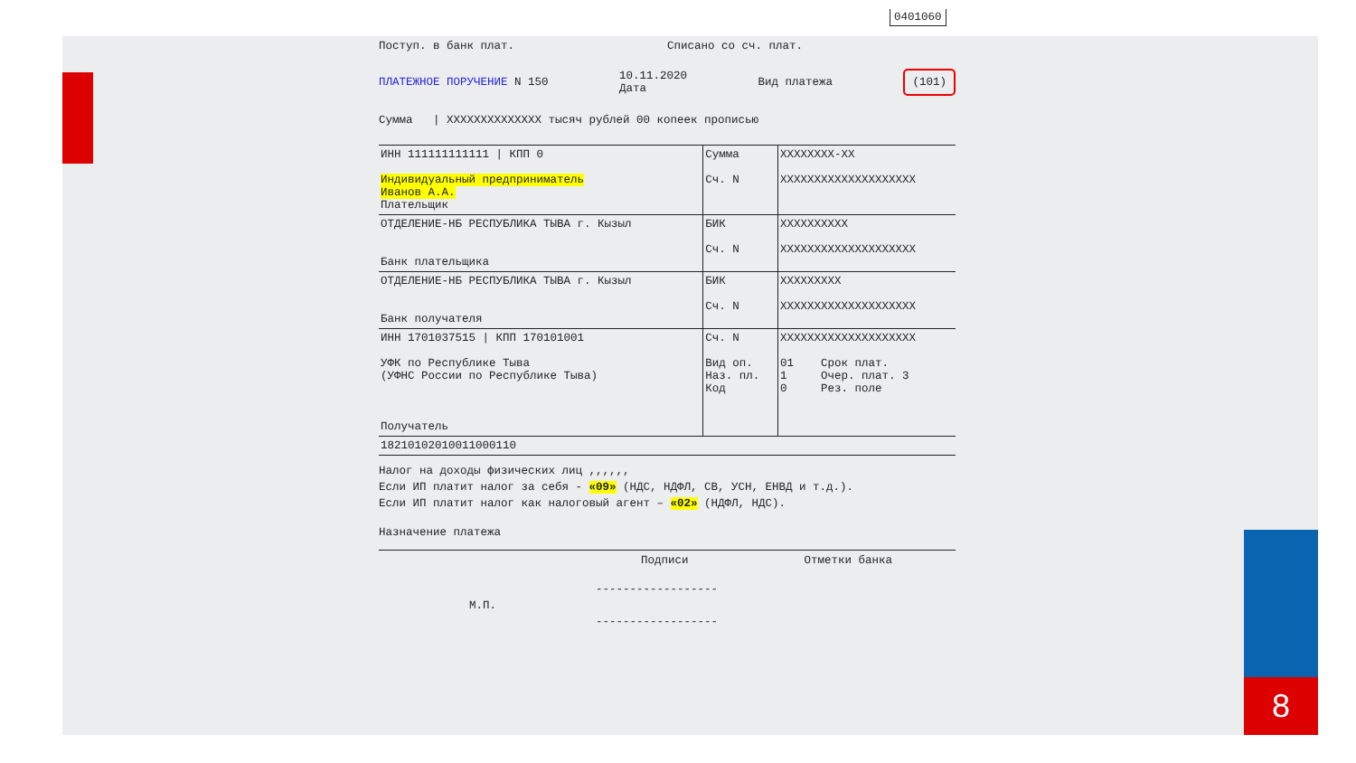8
0401060
Поступ. в банк плат. Списано со сч. плат.
ПЛАТЕЖНОЕ ПОРУЧЕНИЕ N 150 10.11.2020
Дата Вид платежа (101)
Сумма | XXXXXXXXXXXXXX тысяч рублей 00 копеек прописью
| ИНН 111111111111 / КПП 0 Индивидуальный предприниматель Иванов А.А. Плательщик | Сумма Сч. N | XXXXXXXX-XX XXXXXXXXXXXXXXXXXXXX |
| ОТДЕЛЕНИЕ-НБ РЕСПУБЛИКА ТЫВА г. Кызыл Банк плательщика | БИК Сч. N | XXXXXXXXXX XXXXXXXXXXXXXXXXXXXX |
| ОТДЕЛЕНИЕ-НБ РЕСПУБЛИКА ТЫВА г. Кызыл Банк получателя | БИК Сч. N | XXXXXXXXX XXXXXXXXXXXXXXXXXXXX |
| ИНН 1701037515 / КПП 170101001 УФК по Республике Тыва (УФНС России по Республике Тыва) Получатель | Сч. N Вид оп. Наз. пл. Код | XXXXXXXXXXXXXXXXXXXX 01 Срок плат. 1 Очер. плат. 3 0 Рез. поле |
| 18210102010011000110 | | |
Налог на доходы физических лиц ,,,,,,
Если ИП платит налог за себя - «09» (НДС, НДФЛ, СВ, УСН, ЕНВД и т.д.).
Если ИП платит налог как налоговый агент – «02» (НДФЛ, НДС).
Назначение платежа
Подписи Отметки банка
------------------
М.П.
------------------